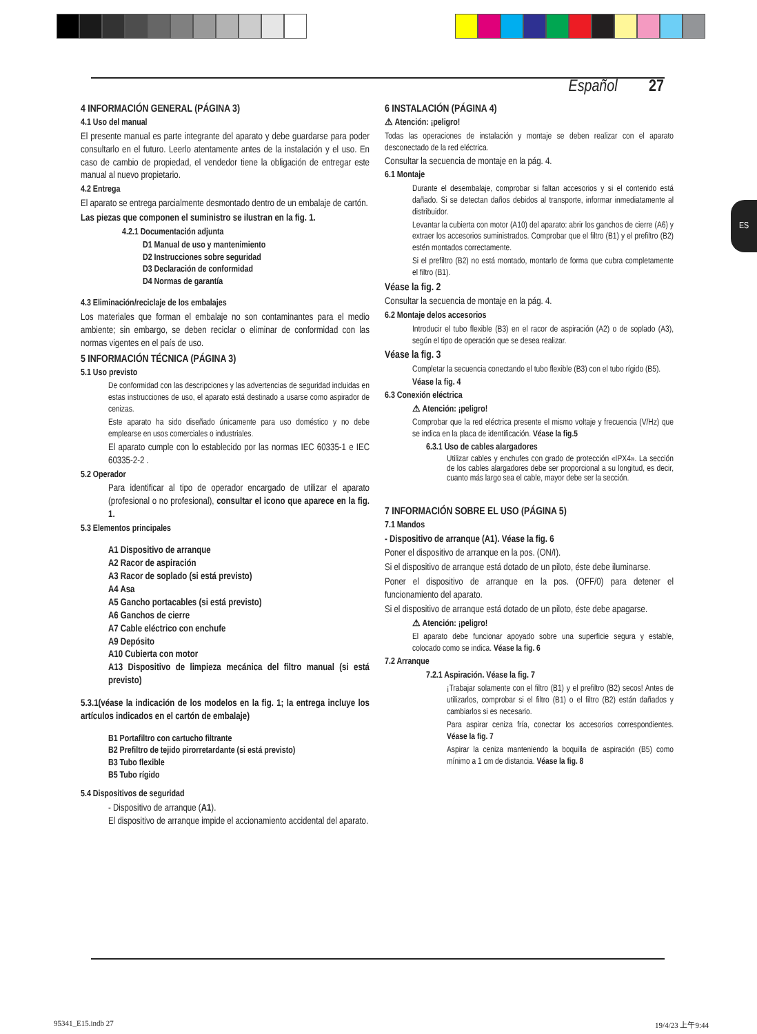Español 27
ES
4 INFORMACIÓN GENERAL (PÁGINA 3)
4.1 Uso del manual
El presente manual es parte integrante del aparato y debe guardarse para poder consultarlo en el futuro. Leerlo atentamente antes de la instalación y el uso. En caso de cambio de propiedad, el vendedor tiene la obligación de entregar este manual al nuevo propietario.
4.2 Entrega
El aparato se entrega parcialmente desmontado dentro de un embalaje de cartón.
Las piezas que componen el suministro se ilustran en la fig. 1.
4.2.1 Documentación adjunta
D1 Manual de uso y mantenimiento
D2 Instrucciones sobre seguridad
D3 Declaración de conformidad
D4 Normas de garantía
4.3 Eliminación/reciclaje de los embalajes
Los materiales que forman el embalaje no son contaminantes para el medio ambiente; sin embargo, se deben reciclar o eliminar de conformidad con las normas vigentes en el país de uso.
5 INFORMACIÓN TÉCNICA (PÁGINA 3)
5.1 Uso previsto
De conformidad con las descripciones y las advertencias de seguridad incluidas en estas instrucciones de uso, el aparato está destinado a usarse como aspirador de cenizas.
Este aparato ha sido diseñado únicamente para uso doméstico y no debe emplearse en usos comerciales o industriales.
El aparato cumple con lo establecido por las normas IEC 60335-1 e IEC 60335-2-2 .
5.2 Operador
Para identificar al tipo de operador encargado de utilizar el aparato (profesional o no profesional), consultar el icono que aparece en la fig. 1.
5.3 Elementos principales
A1 Dispositivo de arranque
A2 Racor de aspiración
A3 Racor de soplado (si está previsto)
A4 Asa
A5 Gancho portacables (si está previsto)
A6 Ganchos de cierre
A7 Cable eléctrico con enchufe
A9 Depósito
A10 Cubierta con motor
A13 Dispositivo de limpieza mecánica del filtro manual (si está previsto)
5.3.1(véase la indicación de los modelos en la fig. 1; la entrega incluye los artículos indicados en el cartón de embalaje)
B1 Portafiltro con cartucho filtrante
B2 Prefiltro de tejido pirorretardante (si está previsto)
B3 Tubo flexible
B5 Tubo rígido
5.4 Dispositivos de seguridad
- Dispositivo de arranque (A1).
El dispositivo de arranque impide el accionamiento accidental del aparato.
6 INSTALACIÓN (PÁGINA 4)
⚠ Atención: ¡peligro!
Todas las operaciones de instalación y montaje se deben realizar con el aparato desconectado de la red eléctrica.
Consultar la secuencia de montaje en la pág. 4.
6.1 Montaje
Durante el desembalaje, comprobar si faltan accesorios y si el contenido está dañado. Si se detectan daños debidos al transporte, informar inmediatamente al distribuidor.
Levantar la cubierta con motor (A10) del aparato: abrir los ganchos de cierre (A6) y extraer los accesorios suministrados. Comprobar que el filtro (B1) y el prefiltro (B2) estén montados correctamente.
Si el prefiltro (B2) no está montado, montarlo de forma que cubra completamente el filtro (B1).
Véase la fig. 2
Consultar la secuencia de montaje en la pág. 4.
6.2 Montaje delos accesorios
Introducir el tubo flexible (B3) en el racor de aspiración (A2) o de soplado (A3), según el tipo de operación que se desea realizar.
Véase la fig. 3
Completar la secuencia conectando el tubo flexible (B3) con el tubo rígido (B5).
Véase la fig. 4
6.3 Conexión eléctrica
⚠ Atención: ¡peligro!
Comprobar que la red eléctrica presente el mismo voltaje y frecuencia (V/Hz) que se indica en la placa de identificación. Véase la fig.5
6.3.1 Uso de cables alargadores
Utilizar cables y enchufes con grado de protección «IPX4». La sección de los cables alargadores debe ser proporcional a su longitud, es decir, cuanto más largo sea el cable, mayor debe ser la sección.
7 INFORMACIÓN SOBRE EL USO (PÁGINA 5)
7.1 Mandos
- Dispositivo de arranque (A1). Véase la fig. 6
Poner el dispositivo de arranque en la pos. (ON/I).
Si el dispositivo de arranque está dotado de un piloto, éste debe iluminarse.
Poner el dispositivo de arranque en la pos. (OFF/0) para detener el funcionamiento del aparato.
Si el dispositivo de arranque está dotado de un piloto, éste debe apagarse.
⚠ Atención: ¡peligro!
El aparato debe funcionar apoyado sobre una superficie segura y estable, colocado como se indica. Véase la fig. 6
7.2 Arranque
7.2.1 Aspiración. Véase la fig. 7
¡Trabajar solamente con el filtro (B1) y el prefiltro (B2) secos! Antes de utilizarlos, comprobar si el filtro (B1) o el filtro (B2) están dañados y cambiarlos si es necesario.
Para aspirar ceniza fría, conectar los accesorios correspondientes. Véase la fig. 7
Aspirar la ceniza manteniendo la boquilla de aspiración (B5) como mínimo a 1 cm de distancia. Véase la fig. 8
95341_E15.indb 27 19/4/23 上午9:44